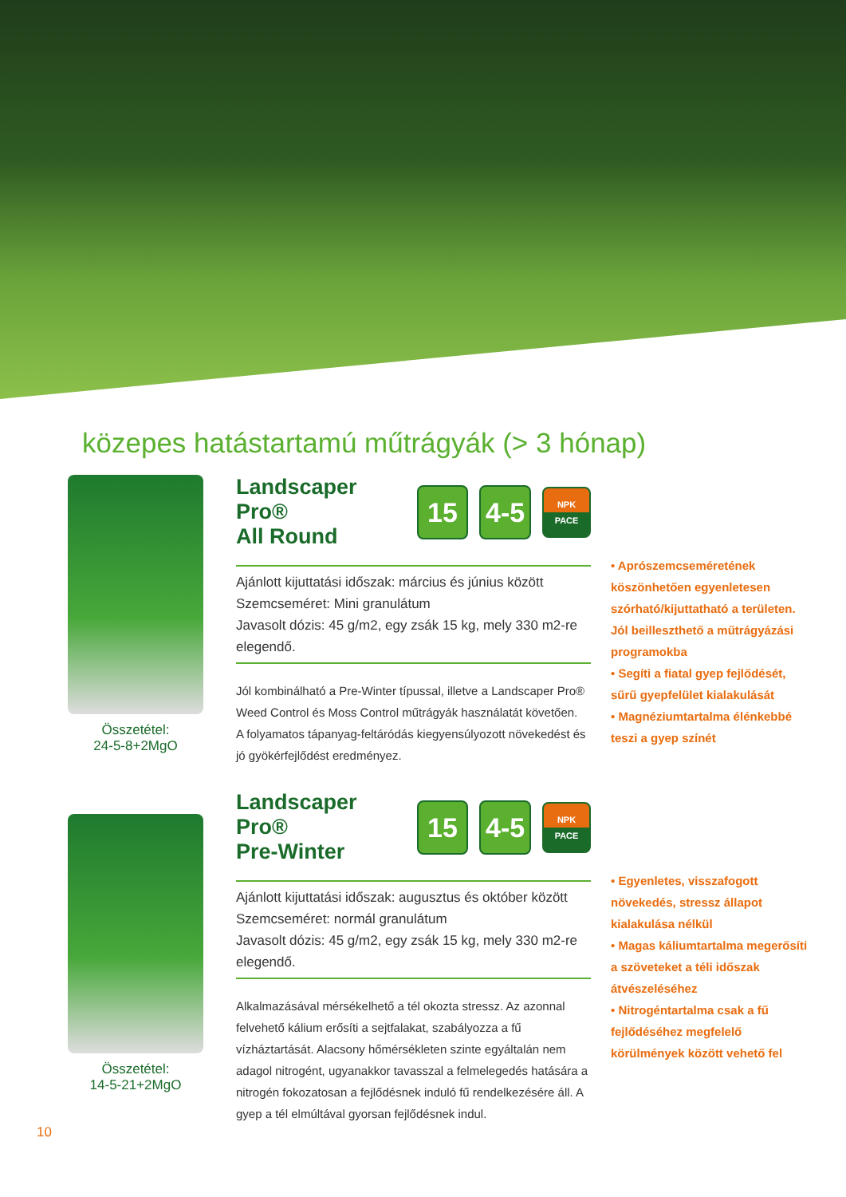közepes hatástartamú műtrágyák (> 3 hónap)
Összetétel:
24-5-8+2MgO
Landscaper Pro®
All Round 15 4-5 NPK
PACE
Ajánlott kijuttatási időszak: március és június között
Szemcseméret: Mini granulátum
Javasolt dózis: 45 g/m2, egy zsák 15 kg, mely 330 m2-re elegendő.
Jól kombinálható a Pre-Winter típussal, illetve a Landscaper Pro® Weed Control és Moss Control műtrágyák használatát követően.
A folyamatos tápanyag-feltáródás kiegyensúlyozott növekedést és jó gyökérfejlődést eredményez.
• Aprószemcseméretének köszönhetően egyenletesen szórható/kijuttatható a területen. Jól beilleszthető a műtrágyázási programokba
• Segíti a fiatal gyep fejlődését, sűrű gyepfelület kialakulását
• Magnéziumtartalma élénkebbé teszi a gyep színét
Összetétel:
14-5-21+2MgO
Landscaper Pro®
Pre-Winter 15 4-5 NPK
PACE
Ajánlott kijuttatási időszak: augusztus és október között
Szemcseméret: normál granulátum
Javasolt dózis: 45 g/m2, egy zsák 15 kg, mely 330 m2-re elegendő.
Alkalmazásával mérsékelhető a tél okozta stressz. Az azonnal felvehető kálium erősíti a sejtfalakat, szabályozza a fű vízháztartását. Alacsony hőmérsékleten szinte egyáltalán nem adagol nitrogént, ugyanakkor tavasszal a felmelegedés hatására a nitrogén fokozatosan a fejlődésnek induló fű rendelkezésére áll. A gyep a tél elmúltával gyorsan fejlődésnek indul.
• Egyenletes, visszafogott növekedés, stressz állapot kialakulása nélkül
• Magas káliumtartalma megerősíti a szöveteket a téli időszak átvészeléséhez
• Nitrogéntartalma csak a fű fejlődéséhez megfelelő körülmények között vehető fel
10